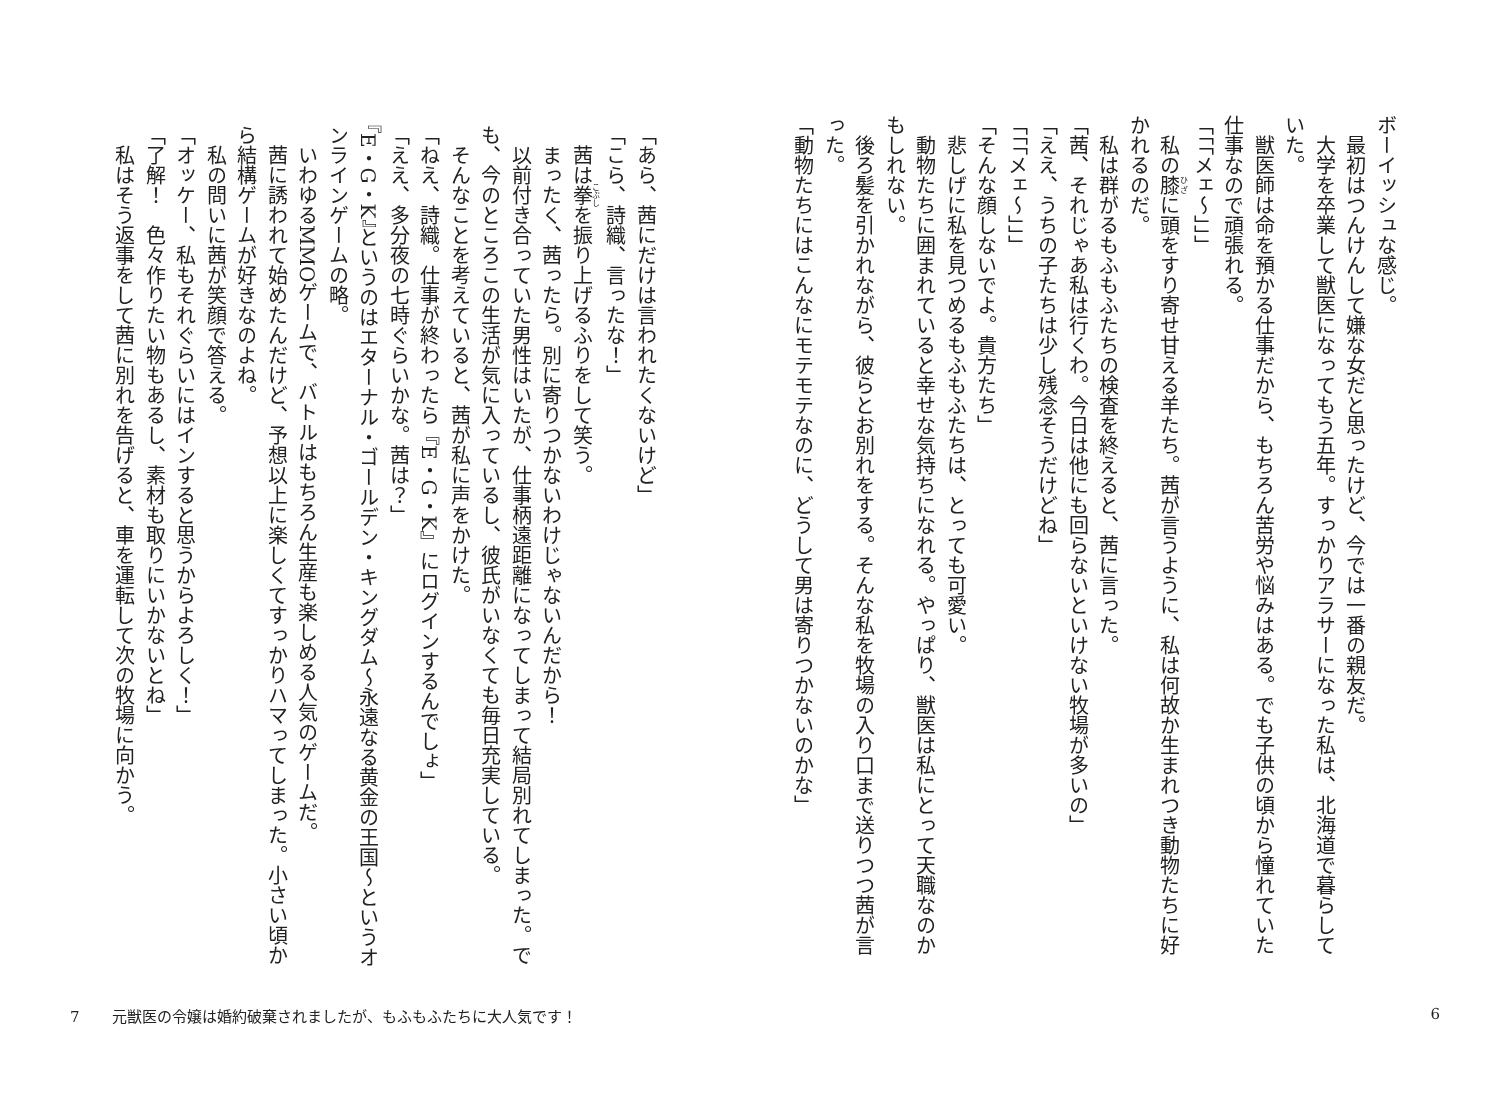ボーイッシュな感じ。
　最初はつんけんして嫌な女だと思ったけど、今では一番の親友だ。
　大学を卒業して獣医になってもう五年。すっかりアラサーになった私は、北海道で暮らしていた。
　獣医師は命を預かる仕事だから、もちろん苦労や悩みはある。でも子供の頃から憧れていた仕事なので頑張れる。
「「「メェ～」」」
　私の膝に頭をすり寄せ甘える羊たち。茜が言うように、私は何故か生まれつき動物たちに好かれるのだ。
　私は群がるもふもふたちの検査を終えると、茜に言った。
「茜、それじゃあ私は行くわ。今日は他にも回らないといけない牧場が多いの」
「ええ、うちの子たちは少し残念そうだけどね」
「「「メェ～」」」
「そんな顔しないでよ。貴方たち」
　悲しげに私を見つめるもふもふたちは、とっても可愛い。
　動物たちに囲まれていると幸せな気持ちになれる。やっぱり、獣医は私にとって天職なのかもしれない。
　後ろ髪を引かれながら、彼らとお別れをする。そんな私を牧場の入り口まで送りつつ茜が言った。
「動物たちにはこんなにモテモテなのに、どうして男は寄りつかないのかな」
6
「あら、茜にだけは言われたくないけど」
「こら、詩織、言ったな！」
　茜は拳を振り上げるふりをして笑う。
　まったく、茜ったら。別に寄りつかないわけじゃないんだから！
　以前付き合っていた男性はいたが、仕事柄遠距離になってしまって結局別れてしまった。でも、今のところこの生活が気に入っているし、彼氏がいなくても毎日充実している。
　そんなことを考えていると、茜が私に声をかけた。
「ねえ、詩織。仕事が終わったら『E・G・K』にログインするんでしょ」
「ええ、多分夜の七時ぐらいかな。茜は？」
『E・G・K』というのはエターナル・ゴールデン・キングダム～永遠なる黄金の王国～というオンラインゲームの略。
　いわゆるMMOゲームで、バトルはもちろん生産も楽しめる人気のゲームだ。
　茜に誘われて始めたんだけど、予想以上に楽しくてすっかりハマってしまった。小さい頃から結構ゲームが好きなのよね。
　私の問いに茜が笑顔で答える。
「オッケー、私もそれぐらいにはインすると思うからよろしく！」
「了解！　色々作りたい物もあるし、素材も取りにいかないとね」
　私はそう返事をして茜に別れを告げると、車を運転して次の牧場に向かう。
7 元獣医の令嬢は婚約破棄されましたが、もふもふたちに大人気です！